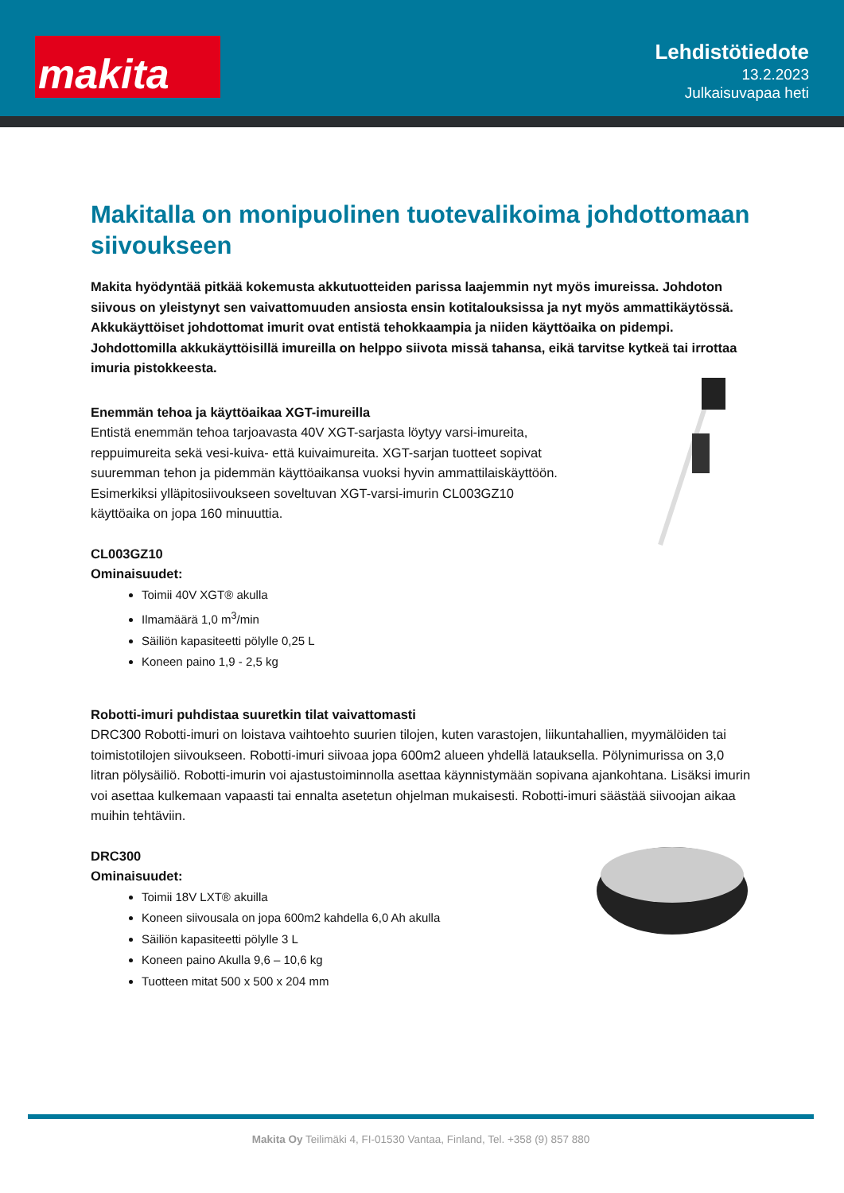makita
Lehdistötiedote
13.2.2023
Julkaisuvapaa heti
Makitalla on monipuolinen tuotevalikoima johdottomaan siivoukseen
Makita hyödyntää pitkää kokemusta akkutuotteiden parissa laajemmin nyt myös imureissa. Johdoton siivous on yleistynyt sen vaivattomuuden ansiosta ensin kotitalouksissa ja nyt myös ammattikäytössä. Akkukäyttöiset johdottomat imurit ovat entistä tehokkaampia ja niiden käyttöaika on pidempi. Johdottomilla akkukäyttöisillä imureilla on helppo siivota missä tahansa, eikä tarvitse kytkeä tai irrottaa imuria pistokkeesta.
Enemmän tehoa ja käyttöaikaa XGT-imureilla
Entistä enemmän tehoa tarjoavasta 40V XGT-sarjasta löytyy varsi-imureita, reppuimureita sekä vesi-kuiva- että kuivaimureita. XGT-sarjan tuotteet sopivat suuremman tehon ja pidemmän käyttöaikansa vuoksi hyvin ammattilaiskäyttöön. Esimerkiksi ylläpitosiivoukseen soveltuvan XGT-varsi-imurin CL003GZ10 käyttöaika on jopa 160 minuuttia.
CL003GZ10
Ominaisuudet:
Toimii 40V XGT® akulla
Ilmamäärä 1,0 m<sup>3</sup>/min
Säiliön kapasiteetti pölylle 0,25 L
Koneen paino 1,9 - 2,5 kg
Robotti-imuri puhdistaa suuretkin tilat vaivattomasti
DRC300 Robotti-imuri on loistava vaihtoehto suurien tilojen, kuten varastojen, liikuntahallien, myymälöiden tai toimistotilojen siivoukseen. Robotti-imuri siivoaa jopa 600m2 alueen yhdellä latauksella. Pölynimurissa on 3,0 litran pölysäiliö. Robotti-imurin voi ajastustoiminnolla asettaa käynnistymään sopivana ajankohtana. Lisäksi imurin voi asettaa kulkemaan vapaasti tai ennalta asetetun ohjelman mukaisesti. Robotti-imuri säästää siivoojan aikaa muihin tehtäviin.
DRC300
Ominaisuudet:
Toimii 18V LXT® akuilla
Koneen siivousala on jopa 600m2 kahdella 6,0 Ah akulla
Säiliön kapasiteetti pölylle 3 L
Koneen paino Akulla 9,6 – 10,6 kg
Tuotteen mitat 500 x 500 x 204 mm
Makita Oy Teilimäki 4, FI-01530 Vantaa, Finland, Tel. +358 (9) 857 880